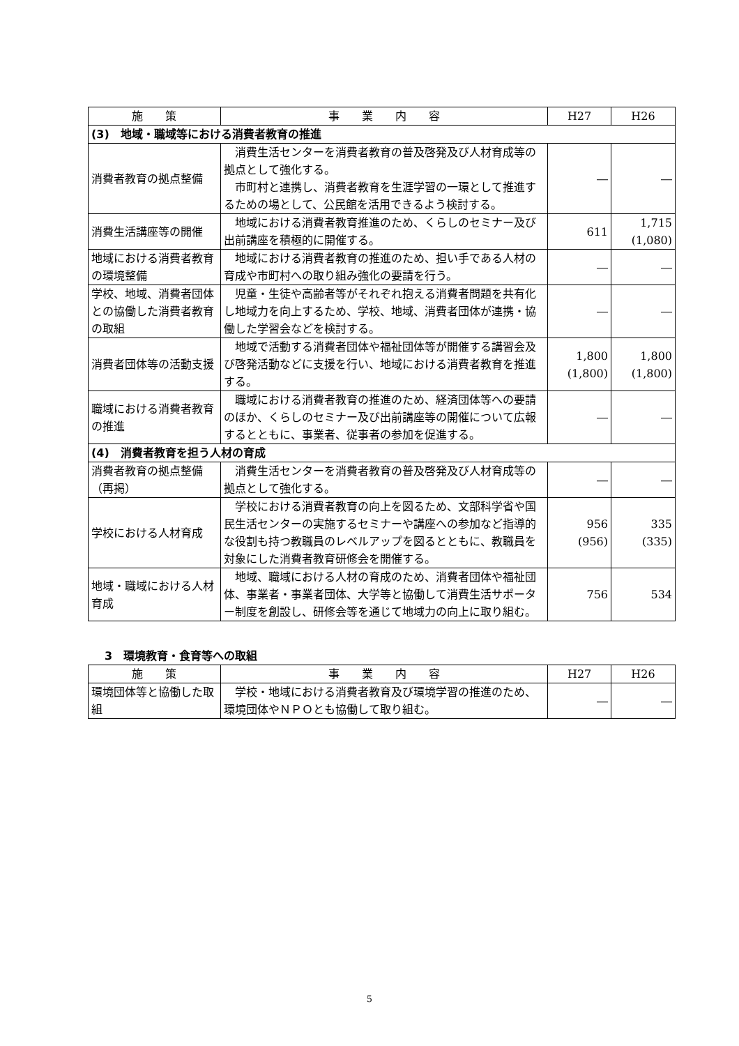| 施 策 | 事 業 内 容 | H27 | H26 |
| --- | --- | --- | --- |
| (3) 地域・職域等における消費者教育の推進 | | | |
| 消費者教育の拠点整備 | 消費生活センターを消費者教育の普及啓発及び人材育成等の拠点として強化する。 市町村と連携し、消費者教育を生涯学習の一環として推進するための場として、公民館を活用できるよう検討する。 | ― | ― |
| 消費生活講座等の開催 | 地域における消費者教育推進のため、くらしのセミナー及び出前講座を積極的に開催する。 | 611 | 1,715 (1,080) |
| 地域における消費者教育の環境整備 | 地域における消費者教育の推進のため、担い手である人材の育成や市町村への取り組み強化の要請を行う。 | ― | ― |
| 学校、地域、消費者団体との協働した消費者教育の取組 | 児童・生徒や高齢者等がそれぞれ抱える消費者問題を共有化し地域力を向上するため、学校、地域、消費者団体が連携・協働した学習会などを検討する。 | ― | ― |
| 消費者団体等の活動支援 | 地域で活動する消費者団体や福祉団体等が開催する講習会及び啓発活動などに支援を行い、地域における消費者教育を推進する。 | 1,800 (1,800) | 1,800 (1,800) |
| 職域における消費者教育の推進 | 職域における消費者教育の推進のため、経済団体等への要請のほか、くらしのセミナー及び出前講座等の開催について広報するとともに、事業者、従事者の参加を促進する。 | ― | ― |
| (4) 消費者教育を担う人材の育成 | | | |
| 消費者教育の拠点整備（再掲） | 消費生活センターを消費者教育の普及啓発及び人材育成等の拠点として強化する。 | ― | ― |
| 学校における人材育成 | 学校における消費者教育の向上を図るため、文部科学省や国民生活センターの実施するセミナーや講座への参加など指導的な役割も持つ教職員のレベルアップを図るとともに、教職員を対象にした消費者教育研修会を開催する。 | 956 (956) | 335 (335) |
| 地域・職域における人材育成 | 地域、職域における人材の育成のため、消費者団体や福祉団体、事業者・事業者団体、大学等と協働して消費生活サポーター制度を創設し、研修会等を通じて地域力の向上に取り組む。 | 756 | 534 |
3　環境教育・食育等への取組
| 施 策 | 事 業 内 容 | H27 | H26 |
| --- | --- | --- | --- |
| 環境団体等と協働した取組 | 学校・地域における消費者教育及び環境学習の推進のため、環境団体やＮＰＯとも協働して取り組む。 | ― | ― |
5